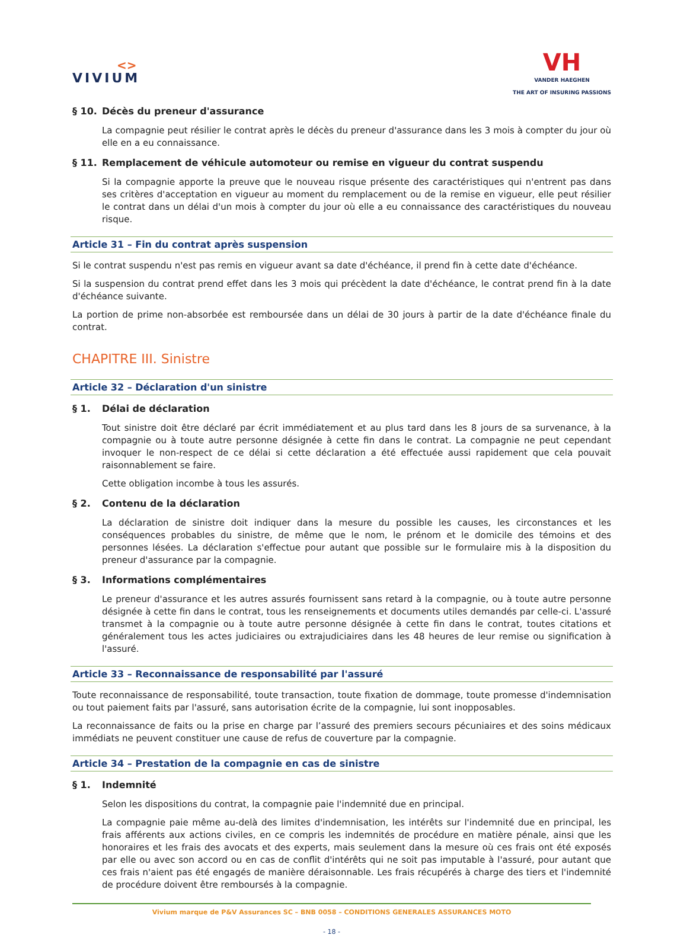<>
VIVIUM
VH
VANDER HAEGHEN
THE ART OF INSURING PASSIONS
§ 10. Décès du preneur d'assurance
La compagnie peut résilier le contrat après le décès du preneur d'assurance dans les 3 mois à compter du jour où elle en a eu connaissance.
§ 11. Remplacement de véhicule automoteur ou remise en vigueur du contrat suspendu
Si la compagnie apporte la preuve que le nouveau risque présente des caractéristiques qui n'entrent pas dans ses critères d'acceptation en vigueur au moment du remplacement ou de la remise en vigueur, elle peut résilier le contrat dans un délai d'un mois à compter du jour où elle a eu connaissance des caractéristiques du nouveau risque.
Article 31 – Fin du contrat après suspension
Si le contrat suspendu n'est pas remis en vigueur avant sa date d'échéance, il prend fin à cette date d'échéance.
Si la suspension du contrat prend effet dans les 3 mois qui précèdent la date d'échéance, le contrat prend fin à la date d'échéance suivante.
La portion de prime non-absorbée est remboursée dans un délai de 30 jours à partir de la date d'échéance finale du contrat.
CHAPITRE III. Sinistre
Article 32 – Déclaration d'un sinistre
§ 1. Délai de déclaration
Tout sinistre doit être déclaré par écrit immédiatement et au plus tard dans les 8 jours de sa survenance, à la compagnie ou à toute autre personne désignée à cette fin dans le contrat. La compagnie ne peut cependant invoquer le non-respect de ce délai si cette déclaration a été effectuée aussi rapidement que cela pouvait raisonnablement se faire.
Cette obligation incombe à tous les assurés.
§ 2. Contenu de la déclaration
La déclaration de sinistre doit indiquer dans la mesure du possible les causes, les circonstances et les conséquences probables du sinistre, de même que le nom, le prénom et le domicile des témoins et des personnes lésées. La déclaration s'effectue pour autant que possible sur le formulaire mis à la disposition du preneur d'assurance par la compagnie.
§ 3. Informations complémentaires
Le preneur d'assurance et les autres assurés fournissent sans retard à la compagnie, ou à toute autre personne désignée à cette fin dans le contrat, tous les renseignements et documents utiles demandés par celle-ci. L'assuré transmet à la compagnie ou à toute autre personne désignée à cette fin dans le contrat, toutes citations et généralement tous les actes judiciaires ou extrajudiciaires dans les 48 heures de leur remise ou signification à l'assuré.
Article 33 – Reconnaissance de responsabilité par l'assuré
Toute reconnaissance de responsabilité, toute transaction, toute fixation de dommage, toute promesse d'indemnisation ou tout paiement faits par l'assuré, sans autorisation écrite de la compagnie, lui sont inopposables.
La reconnaissance de faits ou la prise en charge par l’assuré des premiers secours pécuniaires et des soins médicaux immédiats ne peuvent constituer une cause de refus de couverture par la compagnie.
Article 34 – Prestation de la compagnie en cas de sinistre
§ 1. Indemnité
Selon les dispositions du contrat, la compagnie paie l'indemnité due en principal.
La compagnie paie même au-delà des limites d'indemnisation, les intérêts sur l'indemnité due en principal, les frais afférents aux actions civiles, en ce compris les indemnités de procédure en matière pénale, ainsi que les honoraires et les frais des avocats et des experts, mais seulement dans la mesure où ces frais ont été exposés par elle ou avec son accord ou en cas de conflit d'intérêts qui ne soit pas imputable à l'assuré, pour autant que ces frais n'aient pas été engagés de manière déraisonnable. Les frais récupérés à charge des tiers et l'indemnité de procédure doivent être remboursés à la compagnie.
Vivium marque de P&V Assurances SC – BNB 0058 – CONDITIONS GENERALES ASSURANCES MOTO
- 18 -